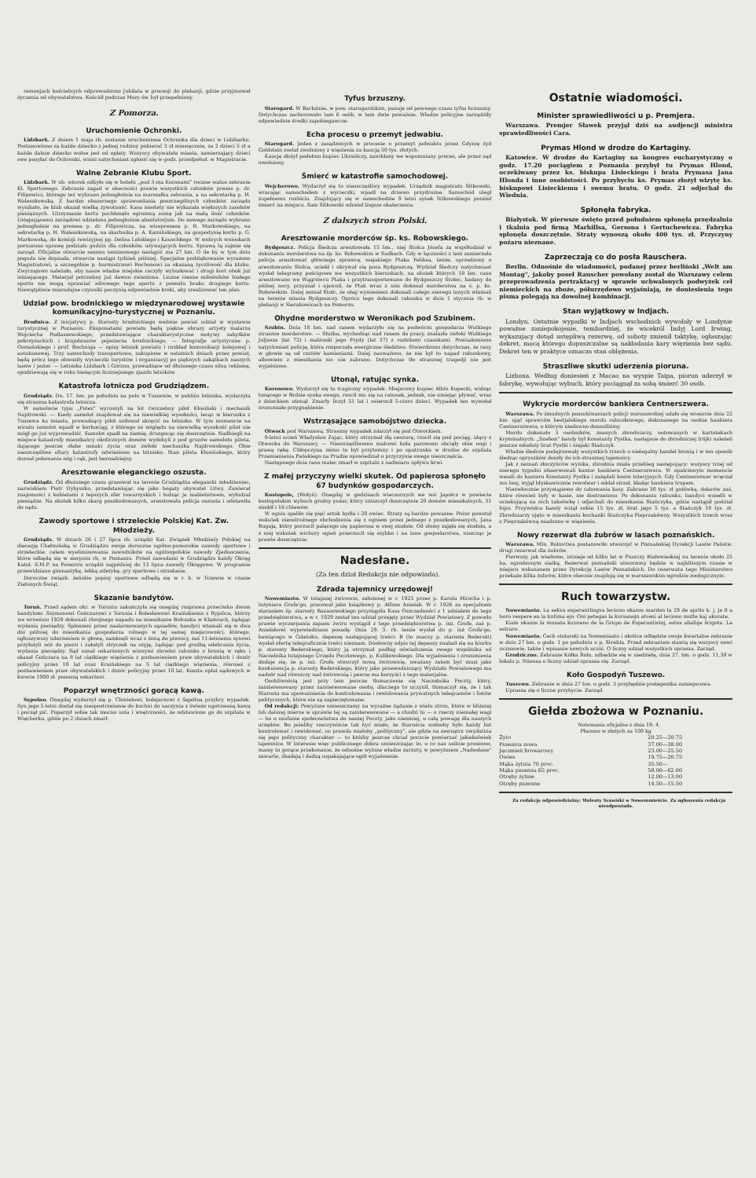remonjach kościelnych odprowadzono Jubilata w procesji do plebanji, gdzie przyjmował życzenia od obywatelstwa. Kościół podczas Mszy św. był przepełniony.
Z Pomorza.
Uruchomienie Ochronki.
Lidzbark. Z dniem 1 maja rb. zostanie uruchomiona Ochronka dla dzieci w Lidzbarku. Postanowiono za każde dziecko z jednej rodziny pobierać 3 zł miesięcznie, za 2 dzieci 5 zł a każde dalsze dziecko wolne jest od opłaty. Wszyscy obywatele miasta, zamierzający dzieci swe posyłać do Ochronki, winni natychmiast zgłosić się w godz. przedpołud. w Magistracie.
Walne Zebranie Klubu Sport.
Lidzbark. W ub. wtorek odbyło się w hotelu „pod 3-ma Koronami" roczne walne zebranie Kl. Sportowego. Zebranie zagaił w obecności prawie wszystkich członków prezes p. dr. Filipowicz, którego też wybrano jednogłośnie na marszałka zebrania, a na sekretarkę p. H. Waleszkowską. Z bardzo obszernego sprawozdania poszczególnych członków zarządu wynikało, że klub okazał wielką żywotność. Kasa niestety nie wykazała większych zasobów pieniężnych. Utrzymanie kortu pochłonęło ogromną sumę jak na małą ilość członków. Ustępującemu zarządowi udzielono jednogłośnie absolutorjum. Do nowego zarządu wybrano jednogłośnie na prezesa p. dr. Filipowicza, na wiceprezesa p. R. Markowskiego, na sekretarkę p. H. Waleszkowską, na skarbnika p. A. Kamińskiego, na gospodynię kortu p. G. Markowską, do komisji rewizyjnej pp. Delisa Lnlskiego i Kauschkego. W wolnych wnioskach poruszono sprawę podziału godzin dla członków, używających kortu. Sprawą tą zajmie się zarząd. Oficjalne otwarcie sezonu tennisowego nastąpić ma 27 bm. O ile by w tym dniu pogoda nie dopisała, otwarcie nastąpi tydzień później. Specjalne podziękowanie wyrażono Magistratowi, a szczególnie p. burmistrzowi Rochonowi za okazaną życzliwość dla klubu. Zwyczajowo należało, aby nasze władze miejskie raczyły wybudować i drugi kort obok już istniejącego. Materjał potrzebny już dawno zwieziono. Liczne rzesze miłośników białego sportu nie mogą uprawiać zdrowego tego sportu z powodu braku drugiego kortu. Niewątpliwie miarodajne czynniki poczynią odpowiednie kroki, aby zrealizować ten plan.
Udział pow. brodnickiego w międzynarodowej wystawie komunikacyjno-turystycznej w Poznaniu.
Brodnica. Z inicjatywy p. Starosty brodnickiego weźmie powiat udział w wystawie turystycznej w Poznaniu. Eksponatami powiatu będą piękne obrazy artysty malarza Wojciecha Podlaszewskiego, przedstawiające charakterystyczne motywy zabytków pokrzyżackich i krajobrazów pojezierza brodnickiego, — fotografje artystyczne p. Osmańskiego i prof. Bochniga — opisy letnisk powiatu i rozkład komunikacji kolejowej i autobusowej. Trzy samochody transportowe, zakupione w ostatnich dniach przez powiat, będą prócz tego obwoziły wycieczki turystów i organizacyj po pięknych zakątkach naszych lasów i jezior. — Letniska Lidzbark i Górzno, prowadzące od dłuższego czasu silną reklamę, spodziewają się w roku bieżącym liczniejszego zjazdu letników.
Katastrofa lotnicza pod Grudziądzem.
Grudziądz. Dn. 17. bm. po południu na polu w Tuszewie, w pobliżu lotniska, wydarzyła się straszna katastrofa lotnicza.
W samolocie typu „Potez" wyruszyli na lot ćwiczebny pilot Kłosiński i mechanik Najdrowski. — Kiedy samolot znajdował się na niewielkiej wysokości, lecąc w kierunku z Tuszewa ku miastu, prowadzący pilot usiłował skręcić na lotnisko. W tym momencie na wirażu samolot wpadł w korkociąg, z którego ze względu na niewielką wysokość pilot nie mógł go już wyprowadzić. Samolot spadł na ziemię, druzgocąc się doszczętnie. Nadbiegli na miejsce katastrofy mieszkańcy okolicznych domów wydobyli z pod gruzów samolotu pilota, dającego jeszcze słabe oznaki życia oraz zwłoki mechanika Najdrowskiego. Obie nieszczęśliwe ofiary katastrofy odwieziono na lotnisko. Stan pilota Kłosińskiego, który doznał połamania nóg i rąk, jest beznadziejny.
Aresztowanie eleganckiego oszusta.
Grudziądz. Od dłuższego czasu grasował na terenie Grudziądza elegancki młodzieniec, nazwiskiem Piotr Dybyszko, przedstawiając się jako bogaty obywatel Litwy. Zawierał znajomości z kobietami z lepszych sfer towarzyskich i łudząc je małżeństwem, wyłudzał pieniądze. Na skutek kilku skarg poszkodowanych, aresztowała policja oszusta i odstawiła do sądu.
Zawody sportowe i strzeleckie Polskiej Kat. Zw. Młodzieży.
Grudziądz. W dniach 26 i 27 lipca rb. urządzi Kat. Związek Młodzieży Polskiej na diecezję Chełmińską w Grudziądzu swoje doroczne ogólno-pomorskie zawody sportowe i strzeleckie, celem wyeliminowania zawodników na ogólnopolskie zawody Zjednoczenia, które odbędą się w sierpniu rb, w Poznaniu. Przed zawodami w Grudziądzu każdy Okręg Katol. S.M.P. na Pomorzu urządzi najpóźniej do 13 lipca zawody Okręgowe. W programie przewidziano gimnastykę, lekką atletykę, gry sportowe i strzelanie.
Doroczne związk. żeńskie popisy sportowe odbędą się w r. b. w Tczewie w czasie Zielonych Świąt.
Skazanie bandytów.
Toruń. Przed sądem okr. w Toruniu zakończyła się onegdaj rozprawa przeciwko dwom bandytom: Szymonowi Gończarowi z Torunia i Bolesławowi Kraińskiemu z Rypińca, którzy we wrześniu 1929 dokonali zbrojnego napadu na mieszkanie Bolczaka w Klamrach, żądając wydania pieniędzy. Sploszeni przez zaalarmowanych sąsiadów, bandyci wtamali się w dwa dni później do mieszkania gospodarza rolnego w tej samej miejscowości, którego, ogłuszywszy uderzeniem w głowę, zamknęli wraz z żoną do piwnicy, zaś 11-letniemu synowi przyłożyli nóż do piersi i założyli stryczek na szyję, żądając pod groźbą odebrania życia, wydania pieniędzy. Sąd uznał oskarżonych winnymi zbrodni rabunku z bronią w ręku i skazał Gończara na 8 lat ciężkiego więzienia z pozbawieniem praw obywatelskich i dozór policyjny przez 10 lat oraz Kraińskiego na 5 lat ciężkiego więzienia, również z pozbawieniem praw obywatelskich i dozór policyjny przez 10 lat. Koszta opłat sądowych w kwocie 1000 zł. ponoszą oskarżeni.
Poparzył wnętrzności gorącą kawą.
Sępolno. Onegdaj wydarzył się p. Chmielowi, kolejarzowi z Sępólna przykry wypadek. Syn jego 5-letni dostał się niespostrzeżenie do kuchni do naczynia z świeżo ugotowaną kawą i począł pić. Poparzył sobie tak mocno usta i wnętrzności, że odstawiono go do szpitala w Więcborku, gdzie po 2 dniach zmarł.
Tyfus brzuszny.
Starogard. W Barłożnie, w pow. starogardzkim, panuje od pewnego czasu tyfus brzuszny. Dotychczas zachorowało tam 6 osób, w tem dwie poważnie. Władze policyjne zarządziły odpowiednie środki zapobiegawcze.
Echa procesu o przemyt jedwabiu.
Starogard. Jeden z zasądzonych w procesie o przemyt jedwabiu przez Gdynię żyd Goldstein został zwolniony z więzienia za kaucją 50 tys. złotych.
Kaucję złożył podobno kupiec Ukraińczy, zawikłany we wspomniany proces, ale przez sąd uwolniony.
Śmierć w katastrofie samochodowej.
Wejcherowo. Wydarzył się tu nieszczęśliwy wypadek. Urzędnik magistratu Sitkowski, wracając samochodem z wycieczki, wpadł na drzewo przydrożne. Samochód uległ zupełnemu rozbiciu. Znajdujący się w samochodzie 9 letni synek Sitkowskiego poniósł śmierć na miejscu. Sam Sitkowski odniósł lżejsze okaleczenia.
Z dalszych stron Polski.
Aresztowanie morderców śp. ks. Robowskiego.
Bydgoszcz. Policja Śledcza aresztowała 15 bm., niej Stolca Józefa za współudział w dokonaniu morderstwa na śp. ks. Robowskim w Sadkach. Gdy w łączności z tem zamierzała policja aresztować głównego sprawcę, niejakiego Ptaka Feliksa, tenże, uprzedzony o aresztowaniu Stolca, uciekł i ukrywał się poza Bydgoszczą. Wydział Śledczy natychmiast wysłał telegramy pościgowe we wszystkich kierunkach, na skutek których 18 bm. rano aresztowano we Wągrówcu Ptaka i przytransportowano do Bydgoszczy Stolec, badany do późnej nocy, przyznał i ujawnił, że Ptak wraz z nim dokonał morderstwa na ś. p. ks. Robowskim. Dalej zeznał Stolc, że obaj wymienieni dokonali całego szeregu innych włamań na terenie miasta Bydgoszczy. Oprócz tego dokonali rabunku w dniu 1 stycznia rb. w plebanji w Sierakowicach na Pomorzu.
Ohydne morderstwo w Weronikach pod Szubinem.
Szubin. Dnia 18 bm. nad ranem wydarzyło się na podwórzu gospodarza Wutkiego straszne morderstwo. — Służba, wychodząc nad ranem do pracy, znalazła zwłoki Wutkiego Juljusza (lat 72) i małżonki jego Frydy (lat 37) z rozbitemi czaszkami. Powiadomiono natychmiast policję, która rozpoczęła energiczne śledztwo. Stwierdzono dotychczas, że rany w głowie są od rzutów kamieniami. Dalej zauważono, że nie był to napad rabunkowy, albowiem z mieszkania nic nie zabrano. Dotychczas tło strasznej tragedji nie jest wyjaśnione.
Utonął, ratując synka.
Koronowo. Wydarzył się tu tragiczny wypadek. Miejscowy kupiec Albin Kopecki, widząc tonącego w Brdzie synka swego, rzucił mu się na ratunek, jednak, nie umiejąc pływać, wraz z dzieckiem utonął. Zmarły liczył 51 lat i osierocił 5-cioro dzieci. Wypadek ten wywołał zrozumiałe przygnębienie.
Wstrząsające samobójstwo dziecka.
Otwock pod Warszawą. Straszny wypadek zdarzył się pod Otwockiem.
9-letni uczeń Władysław Zając, który otrzymał złą cenzurę, rzucił się pod pociąg, idący z Otwocka do Warszawy. — Nieszczęśliwemu malcowi koła parowozu obcięły obie nogi i prawą rękę. Chłopczyna mimo to był przytomny i po opatrunku w drodze do szpitala Przemienienia Pańskiego na Pradze opowiedział o przyczynie swego nieszczęścia.
Następnego dnia rano malec zmarł w szpitalu z nadmiaru upływu krwi.
Z małej przyczyny wielki skutek. Od papierosa spłonęło 67 budynków gospodarczych.
Kostopole, (Wołyń). Onegdaj w godzinach wieczornych we wsi Japolcz w powiecie kostopolskim wybuch groźny pożar, który zniszczył doszczętnie 20 domów mieszkalnych, 31 stodół i 16 chlewów.
W ogniu spaliło się pięć sztuk bydła i 20 owiec. Straty są bardzo poważne. Pożar powstał wskutek nieostrożnego obchodzenia się z ogniem przez jednego z poszkodowanych, Jana Bugaja, który porzucił palącego się papierosa w swej stodole. Od słomy zajęła się stodoła, a z niej wskutek wichury ogień przerzucił się szybko i na inne gospodarstwa, niszcząc je prawie doszczętnie.
Nadesłane.
(Za ten dział Redakcja nie odpowiada).
Zdrada tajemnicy urzędowej!
Nowemiasto. W tutejszej żwirowni, założonej w r. 1925 przez p. Karola Hirscha i p. inżyniera Grofe'go, pracował jako książkowy p. Alfons Anielak. W r. 1926 za specjalnem staraniem śp. starosty Bazanowskiego przystąpiła Kasa Oszczędności z 1 udziałem do tego przedsiębiorstwa, a w r. 1929 został ten udział przejęty przez Wydział Powiatowy. Z powodu prawie wyczerpania zapasu żwiru wystąpił z tego przedsiębiorstwa p. inż. Grofe, zaś p. Anielakowi wypowiedziano posadę. Dnia 29. 3. rb. tenże wysłał do p. inż Grofe'go, bawiącego w Gdańsku, depeszę następującej treści: B (to znaczy p. starosta Bederski) wysłał ofertę telegraficznie treści nieznam. Dosłowny odpis tej depeszy znalazł się na biurku p. starosty Bederskiego, który ją otrzymał podług oświadczenia swego wspólnika od Naczelnika tutejszego Urzędu Pocztowego, p. Kulikowskiego. Dla wyjaśnienia i zrozumienia dodaje się, że p. inż. Grofe otworzył nową żwirownię, uważany zatem być musi jako konkurencja p. starosty Bederskiego, który jako przewodniczący Wydziału Powiatowego ma nadzór nad równiczy nad żwirownią i pewne ma korzyści z tego materjalne.
Osobliwością jest przy tem jeszcze tłumaczenie się Naczelnika Poczty, który, zainteresowany przez zainteresowane osoby, dlaczego to uczynił, tłumaczył się, że i tak Starosta ma upoważnienie do kontrolowania i rewidowania prywatnych telegramów i listów politycznych, które nie są zapieczętowane.
Od redakcji: Powyższe umieszczamy na wyraźne żądanie z wielu stron, które w bliższej lub dalszej mierze w sprawie tej są zainteresowane — a chodzi tu — o rzeczy niemałej wagi — bo o zaufanie społeczeństwa do naszej Poczty, jako niemniej, o całą powagę dla naszych urzędów. Bo jeżeliby rzeczywiście tak być miało, że Starościa wolnoby było każdy list kontrolować i rewidować, co prawda miałoby „polityczny", ale gdzie na zewnątrz uwydatnia się jego polityczny charakter — to któżby jeszcze chciał poczcie powierzać jakiekolwiek tajemnice. W interesie więc publicznego dobra umieszczając to, o co nas usilnie proszono, mamy to gorące przekonanie, że odnośne wyższe władze zarzuty, w powyższem „Nadesłane" zawarte, zbadają i dadzą uspakajające ogół wyjaśnienie.
Ostatnie wiadomości.
Minister sprawiedliwości u p. Premjera.
Warszawa. Premjer Sławek przyjął dziś na audjencji ministra sprawiedliwości Cara.
Prymas Hlond w drodze do Kartaginy.
Katowice. W drodze do Kartaginy na kongres eucharystyczny o godz. 17.20 pociągiem z Poznania przybył tu Prymas Hlond, oczekiwany przez ks. biskupa Lisieckiego i brata Prymasa Jana Hlonda i inne osobistości. Po przybyciu ks. Prymas złożył wizytę ks. biskupowi Lisieckiemu i swemu bratu. O godz. 21 odjechał do Wiednia.
Spłonęła fabryka.
Białystok. W pierwsze święto przed południem spłonęła przędzalnia i tkalnia pod firmą Marhillsa, Gersona i Gertuchewicza. Fabryka spłonęła doszczętnie. Straty wynoszą około 400 tys. zł. Przyczyny pożaru nieznane.
Zaprzeczają co do posła Rauschera.
Berlin. Odnośnie do wiadomości, podanej przez berliński „Welt am Montag", jakoby poseł Rauscher powołany został do Warszawy celem przeprowadzenia pertraktacyj w sprawie uchwalonych podwyżek ceł niemieckich na zboże, półurzędowo wyjaśniają, że doniesienia tego pisma polegają na dowolnej kombinacji.
Stan wyjątkowy w Indjach.
Londyn. Ostatnie wypadki w Indjach wschodnich wywołały w Londynie poważne zaniepokojenie, tembardziej, że wicekról Indyj Lord Irwing, wykazujący dotąd ustępliwą rezerwę, od soboty zmienił taktykę, ogłaszając dekret, mocą którego dopuszczalne są nakładania kary więzienia bez sądu. Dekret ten w praktyce oznacza stan oblężenia.
Straszliwe skutki uderzenia pioruna.
Lizbona. Według doniesień z Macao na wyspie Taipa, piorun uderzył w fabrykę, wywołując wybuch, który pociągnął za sobą śmierć 30 osób.
Wykrycie morderców bankiera Centnerszwera.
Warszawa. Po żmudnych poszukiwaniach policji warszawskiej udało się wreszcie dnia 22 bm. ująć sprawców bestjalskiego mordu rabunkowego, dokonanego na osobie bankiera Centnerszwera, o którym niedawno donosiliśmy.
Mordu dokonało 3 osobników, znanych zbrodniarzy, notowanych w kartotekach kryminalnych. „Szefem" bandy był Konstanty Pystka, następnie do zbrodniczej trójki należeli jeszcze młodszy brat Pystki i niejaki Stańczyk.
Władze śledcze podejrzewały wszystkich trzech o nielegalny handel bronią i w ten sposób śledząc opryszków doszły do ich strasznej tajemnicy.
Jak z zeznań złoczyńców wynika, zbrodnia miała przebieg następujący: wszyscy trzej od szeregu tygodni obserwowali kantor bankiera Centnerszwera. W upatrzonym momencie weszli do kantoru Konstanty Pystka i zażądali losów loteryjnych. Gdy Centnerszwer wręczał mu losy, wyjął błyskawicznie rewolwer i oddał strzał, kładąc bankiera trupem.
Niezwłocznie przystąpiono do rabowania kasy. Zabrano 30 tys. zł gotówką, dolarów zaś, które również były w kasie, nie dostrzeżono. Po dokonaniu rabunku, bandyci wsiedli w oczekującą na nich taksówkę i odjechali do mieszkania Stańczyka, gdzie nastąpił podział łupu. Przywódca bandy wziął sobie 15 tys. zł, brat jego 5 tys. a Stańczyk 10 tys. zł. Zbrodniarzy ujęto w mieszkaniu kochanki Stańczyka Pieprzakówny. Wszystkich trzech wraz z Pieprzakówną osadzono w więzieniu.
Nowy rezerwat dla żubrów w lasach poznańskich.
Warszawa. Min. Rolnictwa postanowiło utworzyć w Poznańskiej Dyrekcji Lasów Państw. drugi rezerwat dla żubrów.
Pierwszy, jak wiadomo, istnieje od kilku lat w Puszczy Białowieskiej na terenie około 25 ha, ogrodzonym siatką. Rezerwat poznański utworzony będzie w najbliższym czasie w miejscu wskazanem przez Dyrekcję Lasów Poznańskich. Do rezerwatu tego Ministerstwo przekaże kilka żubrów, które obecnie znajdują się w warszawskim ogrodzie zoologicznym.
Ruch towarzystw.
Nowemiasto. La sekva esperantlingva leciono okazos mardon la 29 de aprilo k. j. je 8 a horo vespere en la kutima ejo. Oni petegas la kursanojn alveni al leciono multe kaj akurate.
Kiam okazos la monata kunveno de la Grupo de Esperantistoj, estos aliafoje ŝcigota. La estraro.
Nowemiasto. Cech stolarski na Nowemiasto i okolice odbędzie swoje kwartalne zebranie w dniu 27 bm. o godz. 1 po południu u p. Strehla. Przed zebraniem stawią się wszyscy nowi uczniowie, także i wpisanie nowych uczni. O liczny udział wszystkich uprasza. Zarząd.
Grodziczno. Zebranie Kółka Roln. odbędzie się w niedzielę, dnia 27. bm. o godz. 11,30 w lokalu p. Stiensa o liczny udział uprasza się. Zarząd.
Koło Gospodyń Tuszewo.
Tuszewo. Zebranie w dniu 27 bm. o godz. 3 przybędzie prelegentka zamiejscowa.
Uprasza się o liczne przybycie. Zarząd.
Giełda zbożowa w Poznaniu.
Notowania oficjalne z dnia 19. 4.
Płacono w złotych za 100 kg
| Żyto | 20.25—20.75 |
| Pszenica nowa | 37.00—38.00 |
| Jęczmień browarowy | 23.00—25.50 |
| Owies | 19.75—20.75 |
| Mąka żytnia 70 proc. | 35.50— |
| Mąka pszenna 65 proc. | 58.00—62.00 |
| Otręby żytnie | 12.00—13.00 |
| Otręby pszenne | 14.50—15.50 |
Za redakcję odpowiedzialny: Walenty Szawiski w Nowemmieście. Za ogłoszenia redakcja nieodpowiada.